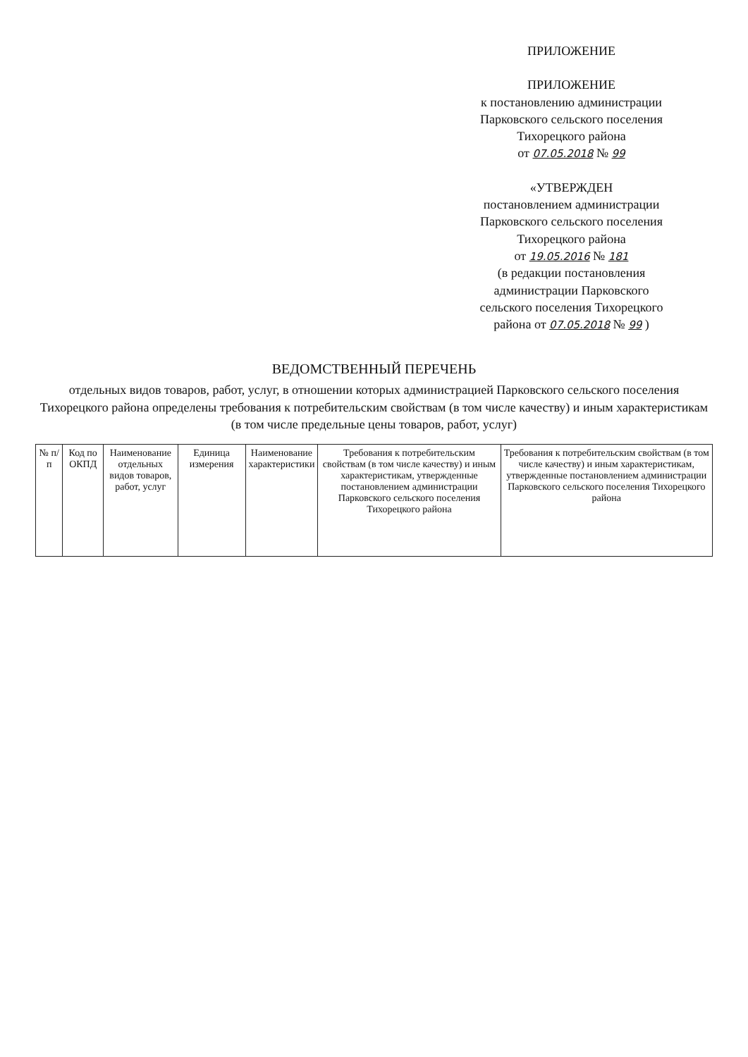ПРИЛОЖЕНИЕ
ПРИЛОЖЕНИЕ
к постановлению администрации
Парковского сельского поселения
Тихорецкого района
от 07.05.2018 № 99
«УТВЕРЖДЕН
постановлением администрации
Парковского сельского поселения
Тихорецкого района
от 19.05.2016 № 181
(в редакции постановления
администрации Парковского
сельского поселения Тихорецкого
района от 07.05.2018 № 99 )
ВЕДОМСТВЕННЫЙ ПЕРЕЧЕНЬ
отдельных видов товаров, работ, услуг, в отношении которых администрацией Парковского сельского поселения Тихорецкого района определены требования к потребительским свойствам (в том числе качеству) и иным характеристикам
(в том числе предельные цены товаров, работ, услуг)
| № п/п | Код по ОКПД | Наименование отдельных видов товаров, работ, услуг | Единица измерения | Наименование характеристики | Требования к потребительским свойствам (в том числе качеству) и иным характеристикам, утвержденные постановлением администрации Парковского сельского поселения Тихорецкого района | Требования к потребительским свойствам (в том числе качеству) и иным характеристикам, утвержденные постановлением администрации Парковского сельского поселения Тихорецкого района |
| --- | --- | --- | --- | --- | --- | --- |